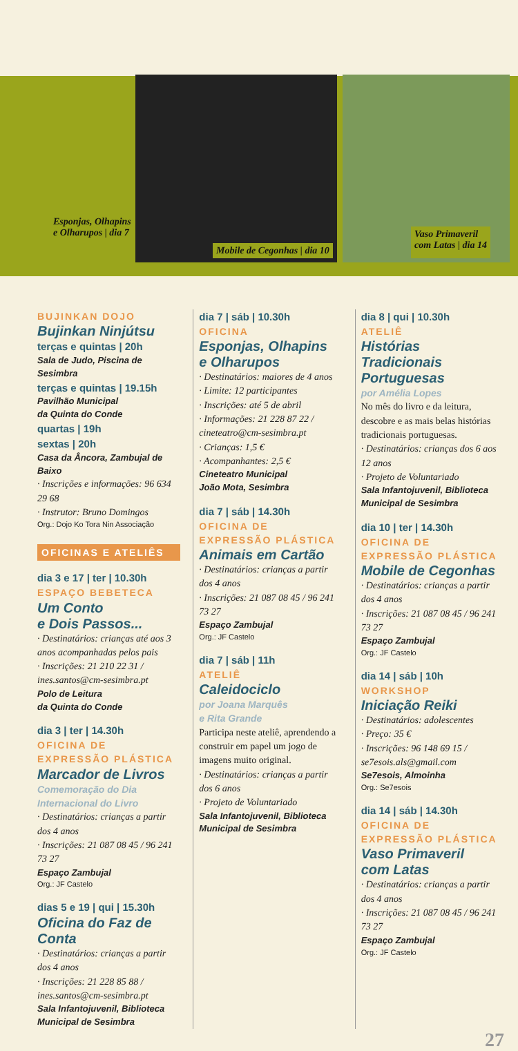Esponjas, Olhapins
e Olharupos | dia 7 Mobile de Cegonhas | dia 10 Vaso Primaveril
com Latas | dia 14
BUJINKAN DOJO
Bujinkan Ninjútsu
terças e quintas | 20h
Sala de Judo, Piscina de Sesimbra
terças e quintas | 19.15h
Pavilhão Municipal
da Quinta do Conde
quartas | 19h
sextas | 20h
Casa da Âncora, Zambujal de Baixo
· Inscrições e informações: 96 634 29 68
· Instrutor: Bruno Domingos
Org.: Dojo Ko Tora Nin Associação
OFICINAS E ATELIÊS
dia 3 e 17 | ter | 10.30h
ESPAÇO BEBETECA
Um Conto
e Dois Passos...
· Destinatários: crianças até aos 3 anos acompanhadas pelos pais
· Inscrições: 21 210 22 31 / ines.santos@cm-sesimbra.pt
Polo de Leitura
da Quinta do Conde
dia 3 | ter | 14.30h
OFICINA DE EXPRESSÃO PLÁSTICA
Marcador de Livros
Comemoração do Dia Internacional do Livro
· Destinatários: crianças a partir dos 4 anos
· Inscrições: 21 087 08 45 / 96 241 73 27
Espaço Zambujal
Org.: JF Castelo
dias 5 e 19 | qui | 15.30h
Oficina do Faz de Conta
· Destinatários: crianças a partir dos 4 anos
· Inscrições: 21 228 85 88 / ines.santos@cm-sesimbra.pt
Sala Infantojuvenil, Biblioteca Municipal de Sesimbra
dia 7 | sáb | 10.30h
OFICINA
Esponjas, Olhapins
e Olharupos
· Destinatários: maiores de 4 anos
· Limite: 12 participantes
· Inscrições: até 5 de abril
· Informações: 21 228 87 22 / cineteatro@cm-sesimbra.pt
· Crianças: 1,5 €
· Acompanhantes: 2,5 €
Cineteatro Municipal
João Mota, Sesimbra
dia 7 | sáb | 14.30h
OFICINA DE EXPRESSÃO PLÁSTICA
Animais em Cartão
· Destinatários: crianças a partir dos 4 anos
· Inscrições: 21 087 08 45 / 96 241 73 27
Espaço Zambujal
Org.: JF Castelo
dia 7 | sáb | 11h
ATELIÊ
Caleidociclo
por Joana Marquês
e Rita Grande
Participa neste ateliê, aprendendo a construir em papel um jogo de imagens muito original.
· Destinatários: crianças a partir dos 6 anos
· Projeto de Voluntariado
Sala Infantojuvenil, Biblioteca Municipal de Sesimbra
dia 8 | qui | 10.30h
ATELIÊ
Histórias Tradicionais Portuguesas
por Amélia Lopes
No mês do livro e da leitura, descobre e as mais belas histórias tradicionais portuguesas.
· Destinatários: crianças dos 6 aos 12 anos
· Projeto de Voluntariado
Sala Infantojuvenil, Biblioteca Municipal de Sesimbra
dia 10 | ter | 14.30h
OFICINA DE EXPRESSÃO PLÁSTICA
Mobile de Cegonhas
· Destinatários: crianças a partir dos 4 anos
· Inscrições: 21 087 08 45 / 96 241 73 27
Espaço Zambujal
Org.: JF Castelo
dia 14 | sáb | 10h
WORKSHOP
Iniciação Reiki
· Destinatários: adolescentes
· Preço: 35 €
· Inscrições: 96 148 69 15 / se7esois.als@gmail.com
Se7esois, Almoinha
Org.: Se7esois
dia 14 | sáb | 14.30h
OFICINA DE EXPRESSÃO PLÁSTICA
Vaso Primaveril
com Latas
· Destinatários: crianças a partir dos 4 anos
· Inscrições: 21 087 08 45 / 96 241 73 27
Espaço Zambujal
Org.: JF Castelo
27